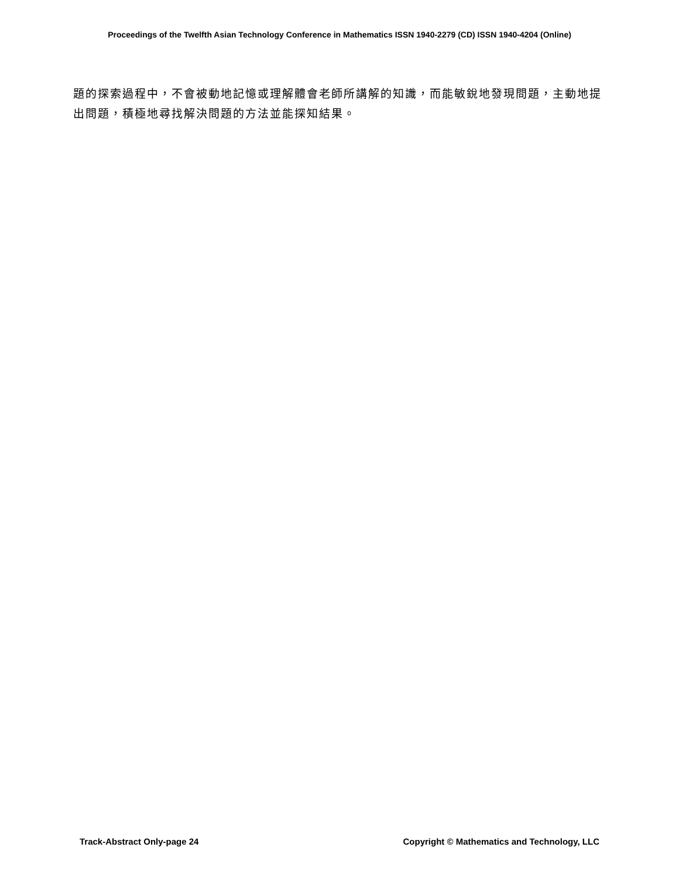Proceedings of the Twelfth Asian Technology Conference in Mathematics ISSN 1940-2279 (CD) ISSN 1940-4204 (Online)
題的探索過程中，不會被動地記憶或理解體會老師所講解的知識，而能敏銳地發現問題，主動地提出問題，積極地尋找解決問題的方法並能探知結果。
Track-Abstract Only-page 24 Copyright © Mathematics and Technology, LLC